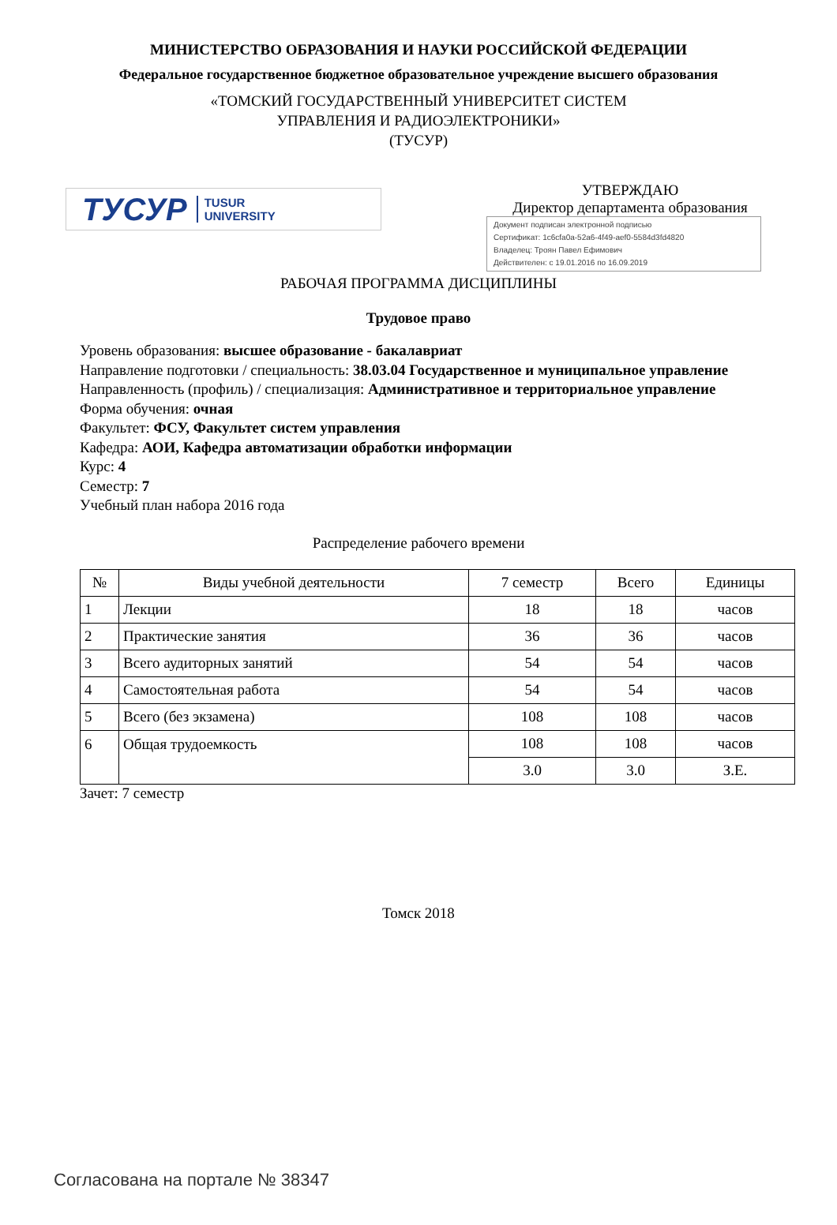МИНИСТЕРСТВО ОБРАЗОВАНИЯ И НАУКИ РОССИЙСКОЙ ФЕДЕРАЦИИ
Федеральное государственное бюджетное образовательное учреждение высшего образования
«ТОМСКИЙ ГОСУДАРСТВЕННЫЙ УНИВЕРСИТЕТ СИСТЕМ
УПРАВЛЕНИЯ И РАДИОЭЛЕКТРОНИКИ»
(ТУСУР)
ТУСУР TUSUR
UNIVERSITY
УТВЕРЖДАЮ
Директор департамента образования
Документ подписан электронной подписью
Сертификат: 1c6cfa0a-52a6-4f49-aef0-5584d3fd4820
Владелец: Троян Павел Ефимович
Действителен: с 19.01.2016 по 16.09.2019
РАБОЧАЯ ПРОГРАММА ДИСЦИПЛИНЫ
Трудовое право
Уровень образования: высшее образование - бакалавриат
Направление подготовки / специальность: 38.03.04 Государственное и муниципальное управление
Направленность (профиль) / специализация: Административное и территориальное управление
Форма обучения: очная
Факультет: ФСУ, Факультет систем управления
Кафедра: АОИ, Кафедра автоматизации обработки информации
Курс: 4
Семестр: 7
Учебный план набора 2016 года
Распределение рабочего времени
| № | Виды учебной деятельности | 7 семестр | Всего | Единицы |
| --- | --- | --- | --- | --- |
| 1 | Лекции | 18 | 18 | часов |
| 2 | Практические занятия | 36 | 36 | часов |
| 3 | Всего аудиторных занятий | 54 | 54 | часов |
| 4 | Самостоятельная работа | 54 | 54 | часов |
| 5 | Всего (без экзамена) | 108 | 108 | часов |
| 6 | Общая трудоемкость | 108 | 108 | часов |
| | | 3.0 | 3.0 | З.Е. |
Зачет: 7 семестр
Томск 2018
Согласована на портале № 38347